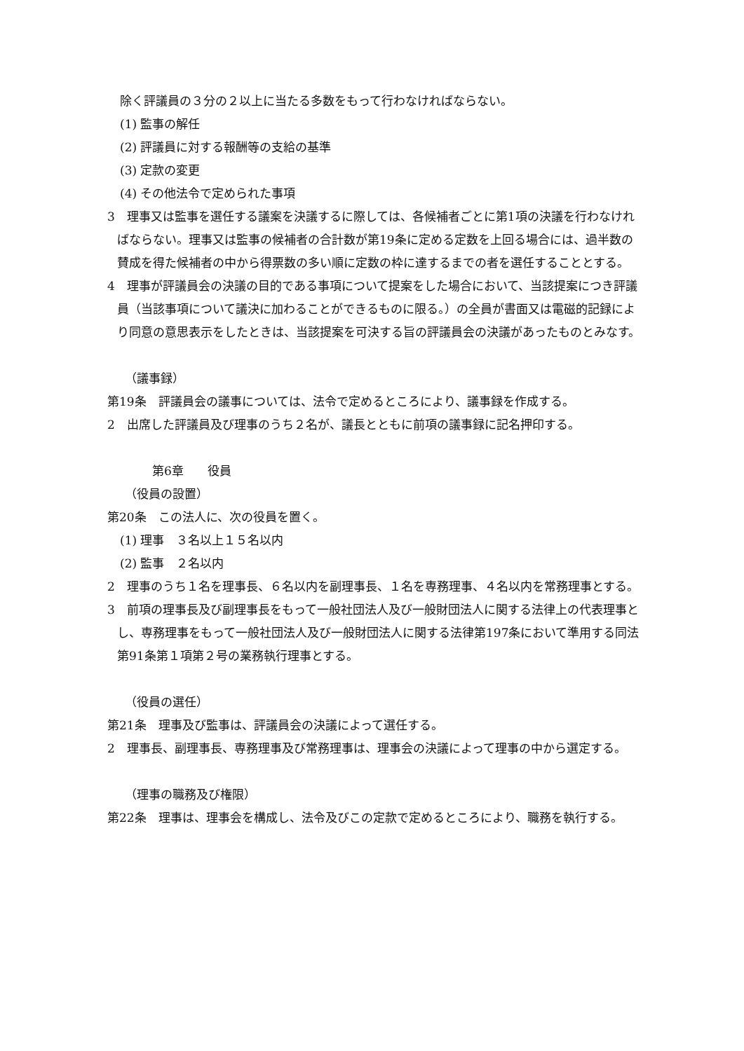除く評議員の３分の２以上に当たる多数をもって行わなければならない。
(1) 監事の解任
(2) 評議員に対する報酬等の支給の基準
(3) 定款の変更
(4) その他法令で定められた事項
3　理事又は監事を選任する議案を決議するに際しては、各候補者ごとに第1項の決議を行わなければならない。理事又は監事の候補者の合計数が第19条に定める定数を上回る場合には、過半数の賛成を得た候補者の中から得票数の多い順に定数の枠に達するまでの者を選任することとする。
4　理事が評議員会の決議の目的である事項について提案をした場合において、当該提案につき評議員（当該事項について議決に加わることができるものに限る。）の全員が書面又は電磁的記録により同意の意思表示をしたときは、当該提案を可決する旨の評議員会の決議があったものとみなす。
（議事録）
第19条　評議員会の議事については、法令で定めるところにより、議事録を作成する。
2　出席した評議員及び理事のうち２名が、議長とともに前項の議事録に記名押印する。
第6章　　役員
（役員の設置）
第20条　この法人に、次の役員を置く。
(1) 理事　３名以上１５名以内
(2) 監事　２名以内
2　理事のうち１名を理事長、６名以内を副理事長、１名を専務理事、４名以内を常務理事とする。
3　前項の理事長及び副理事長をもって一般社団法人及び一般財団法人に関する法律上の代表理事とし、専務理事をもって一般社団法人及び一般財団法人に関する法律第197条において準用する同法第91条第１項第２号の業務執行理事とする。
（役員の選任）
第21条　理事及び監事は、評議員会の決議によって選任する。
2　理事長、副理事長、専務理事及び常務理事は、理事会の決議によって理事の中から選定する。
（理事の職務及び権限）
第22条　理事は、理事会を構成し、法令及びこの定款で定めるところにより、職務を執行する。